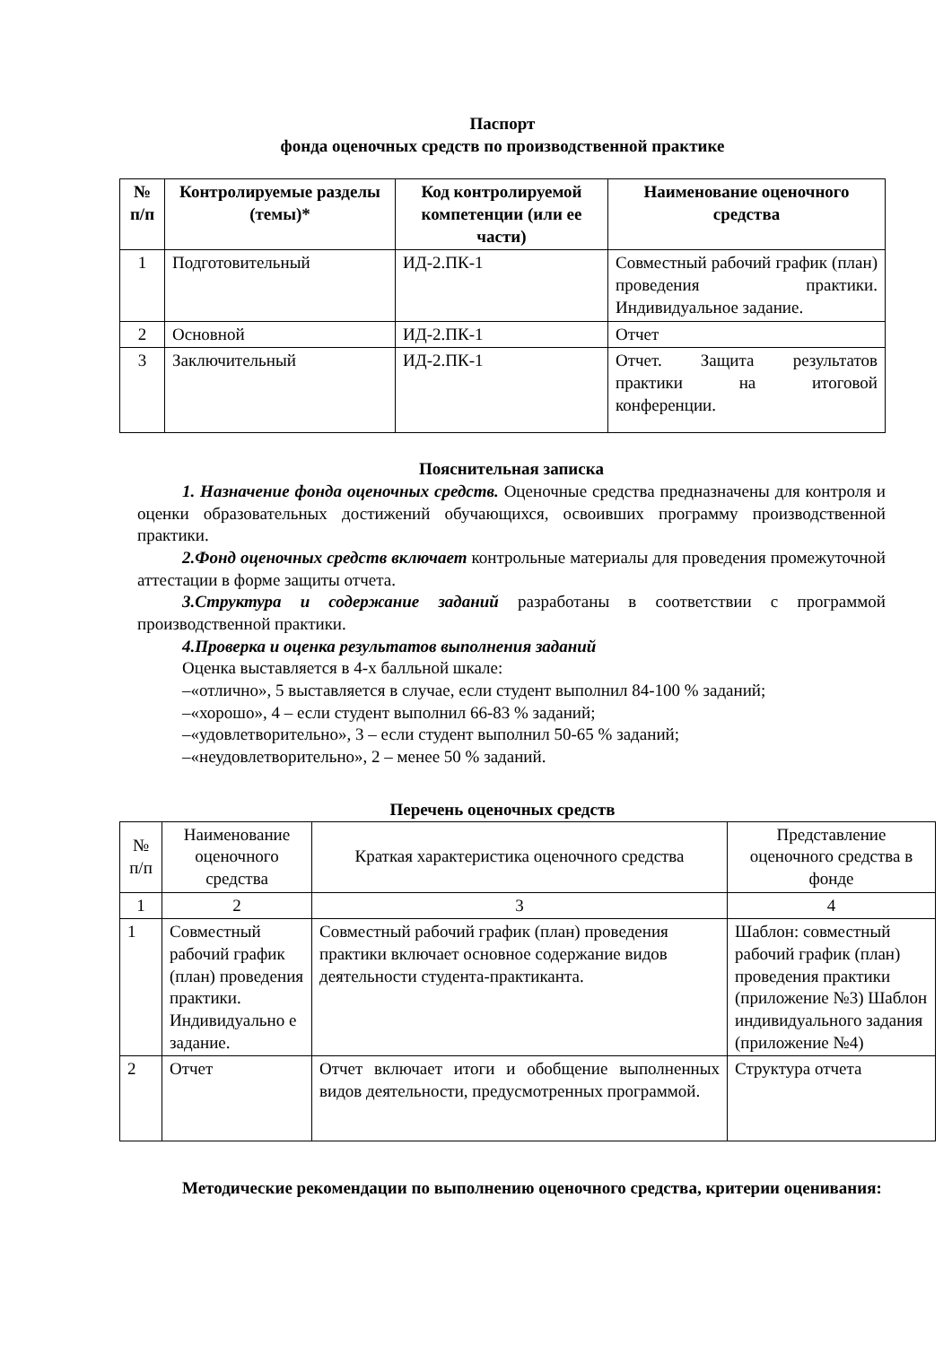Паспорт
фонда оценочных средств по производственной практике
| № п/п | Контролируемые разделы (темы)* | Код контролируемой компетенции (или ее части) | Наименование оценочного средства |
| --- | --- | --- | --- |
| 1 | Подготовительный | ИД-2.ПК-1 | Совместный рабочий график (план) проведения практики. Индивидуальное задание. |
| 2 | Основной | ИД-2.ПК-1 | Отчет |
| 3 | Заключительный | ИД-2.ПК-1 | Отчет. Защита результатов практики на итоговой конференции. |
Пояснительная записка
1. Назначение фонда оценочных средств. Оценочные средства предназначены для контроля и оценки образовательных достижений обучающихся, освоивших программу производственной практики.
2.Фонд оценочных средств включает контрольные материалы для проведения промежуточной аттестации в форме защиты отчета.
3.Структура и содержание заданий разработаны в соответствии с программой производственной практики.
4.Проверка и оценка результатов выполнения заданий
Оценка выставляется в 4-х балльной шкале:
–«отлично», 5 выставляется в случае, если студент выполнил 84-100 % заданий;
–«хорошо», 4 – если студент выполнил 66-83 % заданий;
–«удовлетворительно», 3 – если студент выполнил 50-65 % заданий;
–«неудовлетворительно», 2 – менее 50 % заданий.
Перечень оценочных средств
| № п/п | Наименование оценочного средства | Краткая характеристика оценочного средства | Представление оценочного средства в фонде |
| 1 | 2 | 3 | 4 |
| 1 | Совместный рабочий график (план) проведения практики. Индивидуально е задание. | Совместный рабочий график (план) проведения практики включает основное содержание видов деятельности студента-практиканта. | Шаблон: совместный рабочий график (план) проведения практики (приложение №3) Шаблон индивидуального задания (приложение №4) |
| 2 | Отчет | Отчет включает итоги и обобщение выполненных видов деятельности, предусмотренных программой. | Структура отчета |
Методические рекомендации по выполнению оценочного средства, критерии оценивания: